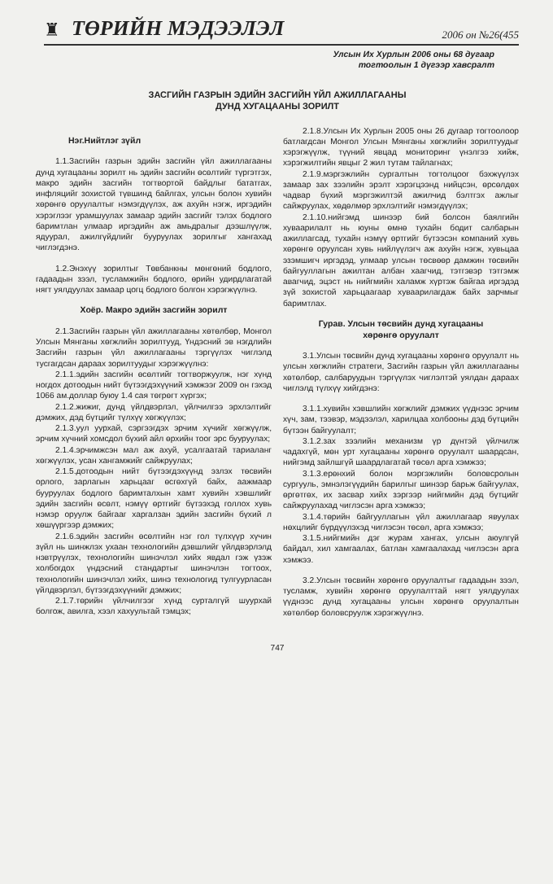♜ ТӨРИЙН МЭДЭЭЛЭЛ 2006 он №26(455
Улсын Их Хурлын 2006 оны 68 дугаар
тогтоолын 1 дүгээр хавсралт
ЗАСГИЙН ГАЗРЫН ЭДИЙН ЗАСГИЙН ҮЙЛ АЖИЛЛАГААНЫ
ДУНД ХУГАЦААНЫ ЗОРИЛТ
Нэг.Нийтлэг зүйл
1.1.Засгийн газрын эдийн засгийн үйл ажиллагааны дунд хугацааны зорилт нь эдийн засгийн өсөлтийг түргэтгэх, макро эдийн засгийн тогтвортой байдлыг бататгах, инфляцийг зохистой түвшинд байлгах, улсын болон хувийн хөрөнгө оруулалтыг нэмэгдүүлэх, аж ахуйн нэгж, иргэдийн хэрэглээг урамшуулах замаар эдийн засгийг тэлэх бодлого баримтлан улмаар иргэдийн аж амьдралыг дээшлүүлж, ядуурал, ажилгүйдлийг бууруулах зорилгыг хангахад чиглэгдэнэ.
1.2.Энэхүү зорилтыг Төвбанкны мөнгөний бодлого, гадаадын зээл, тусламжийн бодлого, өрийн удирдлагатай нягт уялдуулах замаар цогц бодлого болгон хэрэгжүүлнэ.
Хоёр. Макро эдийн засгийн зорилт
2.1.Засгийн газрын үйл ажиллагааны хөтөлбөр, Монгол Улсын Мянганы хөгжлийн зорилтууд, Үндэсний эв нэгдлийн Засгийн газрын үйл ажиллагааны тэргүүлэх чиглэлд тусгагдсан дараах зорилтуудыг хэрэгжүүлнэ:
2.1.1.эдийн засгийн өсөлтийг тогтворжуулж, нэг хүнд ногдох дотоодын нийт бүтээгдэхүүний хэмжээг 2009 он гэхэд 1066 ам.доллар буюу 1.4 сая төгрөгт хүргэх;
2.1.2.жижиг, дунд үйлдвэрлэл, үйлчилгээ эрхлэлтийг дэмжих, дэд бүтцийг түлхүү хөгжүүлэх;
2.1.3.уул уурхай, сэргээгдэх эрчим хүчийг хөгжүүлж, эрчим хүчний хомсдол бүхий айл өрхийн тоог эрс бууруулах;
2.1.4.эрчимжсэн мал аж ахуй, усалгаатай тариаланг хөгжүүлэх, усан хангамжийг сайжруулах;
2.1.5.дотоодын нийт бүтээгдэхүүнд эзлэх төсвийн орлого, зарлагын харьцааг өсгөхгүй байх, аажмаар бууруулах бодлого баримталхын хамт хувийн хэвшлийг эдийн засгийн өсөлт, нэмүү өртгийг бүтээхэд голлох хувь нэмэр оруулж байгааг харгалзан эдийн засгийн бүхий л хөшүүргээр дэмжих;
2.1.6.эдийн засгийн өсөлтийн нэг гол түлхүүр хүчин зүйл нь шинжлэх ухаан технологийн дэвшлийг үйлдвэрлэлд нэвтрүүлэх, технологийн шинэчлэл хийх явдал гэж үзэж холбогдох үндэсний стандартыг шинэчлэн тогтоох, технологийн шинэчлэл хийх, шинэ технологид тулгуурласан үйлдвэрлэл, бүтээгдэхүүнийг дэмжих;
2.1.7.төрийн үйлчилгээг хүнд сурталгүй шуурхай болгож, авилга, хээл хахуультай тэмцэх;
2.1.8.Улсын Их Хурлын 2005 оны 26 дугаар тогтоолоор батлагдсан Монгол Улсын Мянганы хөгжлийн зорилтуудыг хэрэгжүүлж, түүний явцад мониторинг үнэлгээ хийж, хэрэгжилтийн явцыг 2 жил тутам тайлагнах;
2.1.9.мэргэжлийн сургалтын тогтолцоог бэхжүүлэх замаар зах зээлийн эрэлт хэрэгцээнд нийцсэн, өрсөлдөх чадвар бүхий мэргэжилтэй ажилчид бэлтгэх ажлыг сайжруулах, хөдөлмөр эрхлэлтийг нэмэгдүүлэх;
2.1.10.нийгэмд шинээр бий болсон баялгийн хуваарилалт нь юуны өмнө тухайн бодит салбарын ажиллагсад, тухайн нэмүү өртгийг бүтээсэн компаний хувь хөрөнгө оруулсан хувь нийлүүлэгч аж ахуйн нэгж, хувьцаа эзэмшигч иргэдэд, улмаар улсын төсвөөр дамжин төсвийн байгууллагын ажилтан албан хаагчид, тэтгэвэр тэтгэмж авагчид, эцэст нь нийгмийн халамж хүртэж байгаа иргэдэд зүй зохистой харьцаагаар хуваарилагдаж байх зарчмыг баримтлах.
Гурав. Улсын төсвийн дунд хугацааны
хөрөнгө оруулалт
3.1.Улсын төсвийн дунд хугацааны хөрөнгө оруулалт нь улсын хөгжлийн стратеги, Засгийн газрын үйл ажиллагааны хөтөлбөр, салбаруудын тэргүүлэх чиглэлтэй уялдан дараах чиглэлд түлхүү хийгдэнэ:
3.1.1.хувийн хэвшлийн хөгжлийг дэмжих үүднээс эрчим хүч, зам, тээвэр, мэдээлэл, харилцаа холбооны дэд бүтцийн бүтээн байгуулалт;
3.1.2.зах зээлийн механизм үр дүнтэй үйлчилж чадахгүй, мөн урт хугацааны хөрөнгө оруулалт шаардсан, нийгэмд зайлшгүй шаардлагатай төсөл арга хэмжээ;
3.1.3.ерөнхий болон мэргэжлийн боловсролын сургууль, эмнэлэгүүдийн барилгыг шинээр барьж байгуулах, өргөтгөх, их засвар хийх зэргээр нийгмийн дэд бүтцийг сайжруулахад чиглэсэн арга хэмжээ;
3.1.4.төрийн байгууллагын үйл ажиллагаар явуулах нөхцлийг бүрдүүлэхэд чиглэсэн төсөл, арга хэмжээ;
3.1.5.нийгмийн дэг журам хангах, улсын аюулгүй байдал, хил хамгаалах, батлан хамгаалахад чиглэсэн арга хэмжээ.
3.2.Улсын төсвийн хөрөнгө оруулалтыг гадаадын зээл, тусламж, хувийн хөрөнгө оруулалттай нягт уялдуулах үүднээс дунд хугацааны улсын хөрөнгө оруулалтын хөтөлбөр боловсруулж хэрэгжүүлнэ.
747